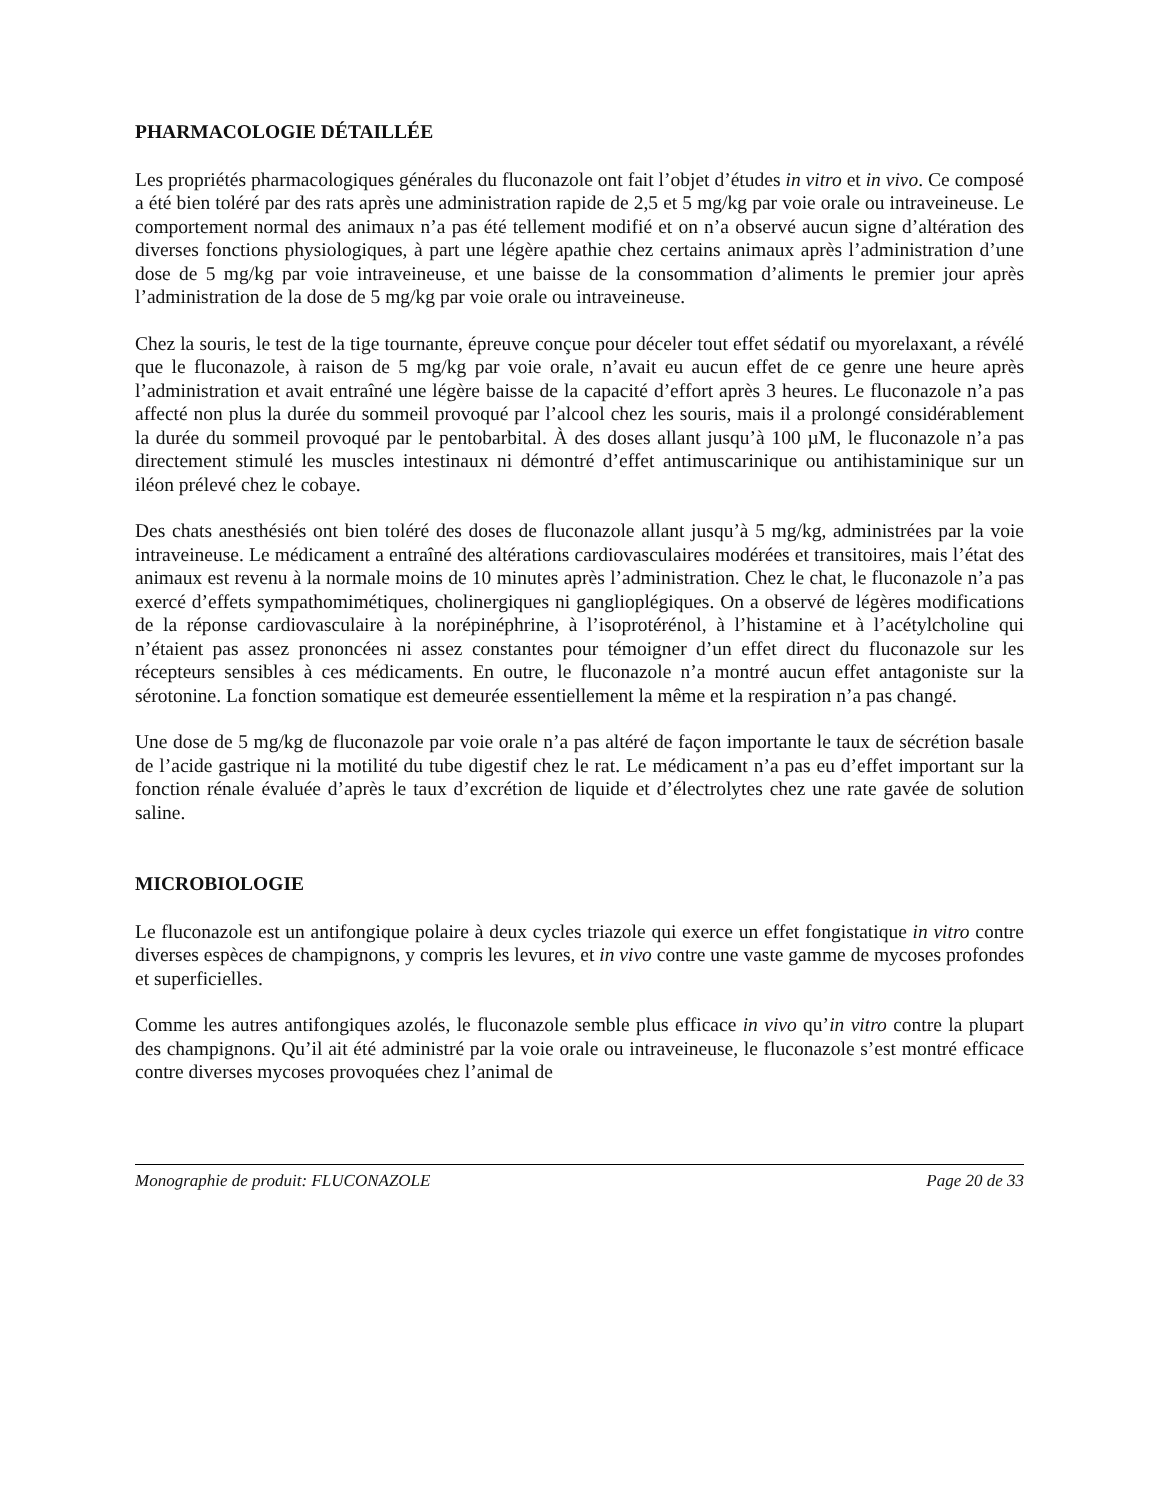PHARMACOLOGIE DÉTAILLÉE
Les propriétés pharmacologiques générales du fluconazole ont fait l’objet d’études in vitro et in vivo. Ce composé a été bien toléré par des rats après une administration rapide de 2,5 et 5 mg/kg par voie orale ou intraveineuse. Le comportement normal des animaux n’a pas été tellement modifié et on n’a observé aucun signe d’altération des diverses fonctions physiologiques, à part une légère apathie chez certains animaux après l’administration d’une dose de 5 mg/kg par voie intraveineuse, et une baisse de la consommation d’aliments le premier jour après l’administration de la dose de 5 mg/kg par voie orale ou intraveineuse.
Chez la souris, le test de la tige tournante, épreuve conçue pour déceler tout effet sédatif ou myorelaxant, a révélé que le fluconazole, à raison de 5 mg/kg par voie orale, n’avait eu aucun effet de ce genre une heure après l’administration et avait entraîné une légère baisse de la capacité d’effort après 3 heures. Le fluconazole n’a pas affecté non plus la durée du sommeil provoqué par l’alcool chez les souris, mais il a prolongé considérablement la durée du sommeil provoqué par le pentobarbital. À des doses allant jusqu’à 100 µM, le fluconazole n’a pas directement stimulé les muscles intestinaux ni démontré d’effet antimuscarinique ou antihistaminique sur un iléon prélevé chez le cobaye.
Des chats anesthésiés ont bien toléré des doses de fluconazole allant jusqu’à 5 mg/kg, administrées par la voie intraveineuse. Le médicament a entraîné des altérations cardiovasculaires modérées et transitoires, mais l’état des animaux est revenu à la normale moins de 10 minutes après l’administration. Chez le chat, le fluconazole n’a pas exercé d’effets sympathomimétiques, cholinergiques ni ganglioplégiques. On a observé de légères modifications de la réponse cardiovasculaire à la norépinéphrine, à l’isoprotérénol, à l’histamine et à l’acétylcholine qui n’étaient pas assez prononcées ni assez constantes pour témoigner d’un effet direct du fluconazole sur les récepteurs sensibles à ces médicaments. En outre, le fluconazole n’a montré aucun effet antagoniste sur la sérotonine. La fonction somatique est demeurée essentiellement la même et la respiration n’a pas changé.
Une dose de 5 mg/kg de fluconazole par voie orale n’a pas altéré de façon importante le taux de sécrétion basale de l’acide gastrique ni la motilité du tube digestif chez le rat. Le médicament n’a pas eu d’effet important sur la fonction rénale évaluée d’après le taux d’excrétion de liquide et d’électrolytes chez une rate gavée de solution saline.
MICROBIOLOGIE
Le fluconazole est un antifongique polaire à deux cycles triazole qui exerce un effet fongistatique in vitro contre diverses espèces de champignons, y compris les levures, et in vivo contre une vaste gamme de mycoses profondes et superficielles.
Comme les autres antifongiques azolés, le fluconazole semble plus efficace in vivo qu’in vitro contre la plupart des champignons. Qu’il ait été administré par la voie orale ou intraveineuse, le fluconazole s’est montré efficace contre diverses mycoses provoquées chez l’animal de
Monographie de produit: FLUCONAZOLE Page 20 de 33